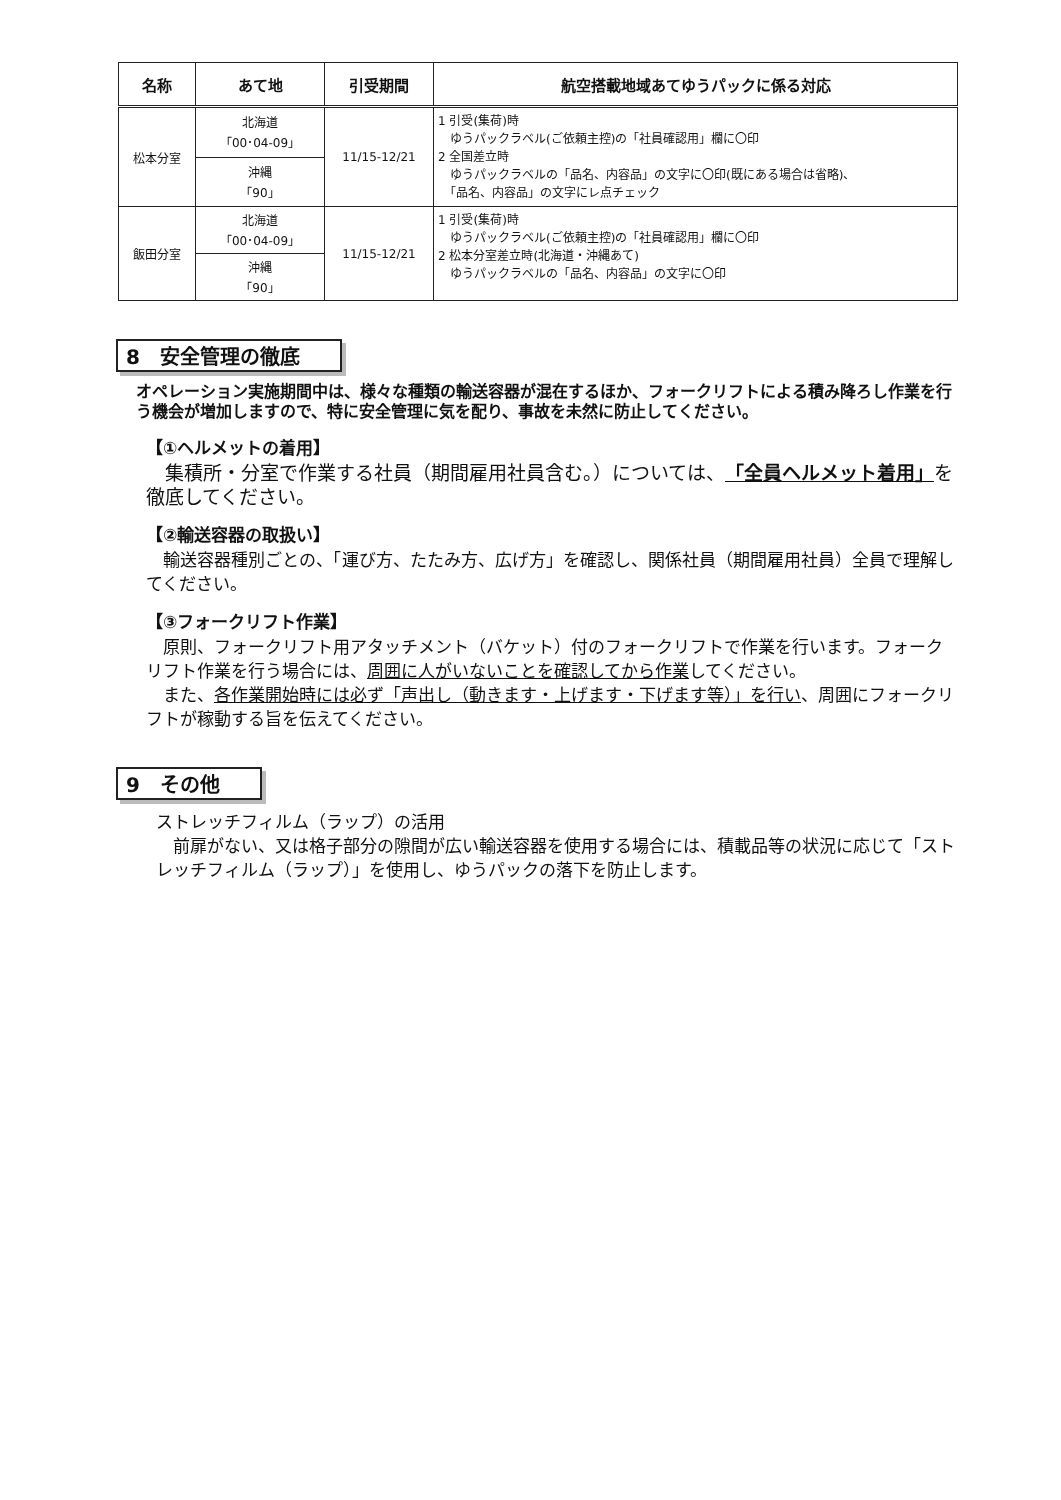| 名称 | あて地 | 引受期間 | 航空搭載地域あてゆうパックに係る対応 |
| --- | --- | --- | --- |
| 松本分室 | 北海道 「00･04-09」 | 11/15-12/21 | 1 引受(集荷)時 ゆうパックラベル(ご依頼主控)の「社員確認用」欄に〇印 2 全国差立時 ゆうパックラベルの「品名、内容品」の文字に〇印(既にある場合は省略)、 「品名、内容品」の文字にレ点チェック |
| | 沖縄 「90」 | | |
| 飯田分室 | 北海道 「00･04-09」 | 11/15-12/21 | 1 引受(集荷)時 ゆうパックラベル(ご依頼主控)の「社員確認用」欄に〇印 2 松本分室差立時(北海道・沖縄あて) ゆうパックラベルの「品名、内容品」の文字に〇印 |
| | 沖縄 「90」 | | |
8　安全管理の徹底
オペレーション実施期間中は、様々な種類の輸送容器が混在するほか、フォークリフトによる積み降ろし作業を行う機会が増加しますので、特に安全管理に気を配り、事故を未然に防止してください。
【①ヘルメットの着用】
　集積所・分室で作業する社員（期間雇用社員含む。）については、「全員ヘルメット着用」を徹底してください。
【②輸送容器の取扱い】
　輸送容器種別ごとの、「運び方、たたみ方、広げ方」を確認し、関係社員（期間雇用社員）全員で理解してください。
【③フォークリフト作業】
　原則、フォークリフト用アタッチメント（バケット）付のフォークリフトで作業を行います。フォークリフト作業を行う場合には、周囲に人がいないことを確認してから作業してください。
　また、各作業開始時には必ず「声出し（動きます・上げます・下げます等）」を行い、周囲にフォークリフトが稼動する旨を伝えてください。
9　その他
ストレッチフィルム（ラップ）の活用
　前扉がない、又は格子部分の隙間が広い輸送容器を使用する場合には、積載品等の状況に応じて「ストレッチフィルム（ラップ）」を使用し、ゆうパックの落下を防止します。